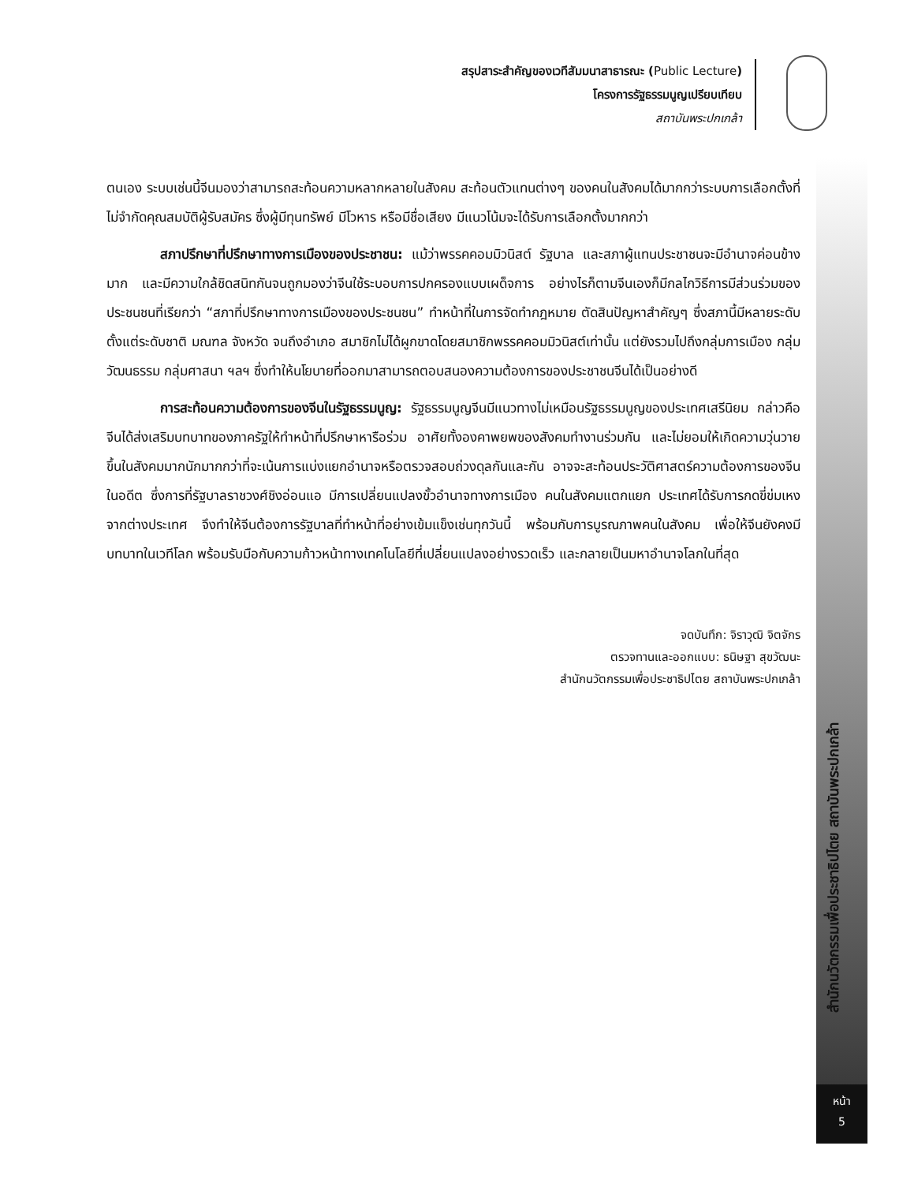สรุปสาระสำคัญของเวทีสัมมนาสาธารณะ (Public Lecture)
โครงการรัฐธรรมนูญเปรียบเทียบ
สถาบันพระปกเกล้า
ตนเอง ระบบเช่นนี้จีนมองว่าสามารถสะท้อนความหลากหลายในสังคม สะท้อนตัวแทนต่างๆ ของคนในสังคมได้มากกว่าระบบการเลือกตั้งที่ไม่จำกัดคุณสมบัติผู้รับสมัคร ซึ่งผู้มีทุนทรัพย์ มีโวหาร หรือมีชื่อเสียง มีแนวโน้มจะได้รับการเลือกตั้งมากกว่า
สภาปรึกษาที่ปรึกษาทางการเมืองของประชาชน: แม้ว่าพรรคคอมมิวนิสต์ รัฐบาล และสภาผู้แทนประชาชนจะมีอำนาจค่อนข้างมาก และมีความใกล้ชิดสนิทกันจนถูกมองว่าจีนใช้ระบอบการปกครองแบบเผด็จการ อย่างไรก็ตามจีนเองก็มีกลไกวิธีการมีส่วนร่วมของประชนชนที่เรียกว่า “สภาที่ปรึกษาทางการเมืองของประชนชน” ทำหน้าที่ในการจัดทำกฎหมาย ตัดสินปัญหาสำคัญๆ ซึ่งสภานี้มีหลายระดับ ตั้งแต่ระดับชาติ มณฑล จังหวัด จนถึงอำเภอ สมาชิกไม่ได้ผูกขาดโดยสมาชิกพรรคคอมมิวนิสต์เท่านั้น แต่ยังรวมไปถึงกลุ่มการเมือง กลุ่มวัฒนธรรม กลุ่มศาสนา ฯลฯ ซึ่งทำให้นโยบายที่ออกมาสามารถตอบสนองความต้องการของประชาชนจีนได้เป็นอย่างดี
การสะท้อนความต้องการของจีนในรัฐธรรมนูญ: รัฐธรรมนูญจีนมีแนวทางไม่เหมือนรัฐธรรมนูญของประเทศเสรีนิยม กล่าวคือจีนได้ส่งเสริมบทบาทของภาครัฐให้ทำหน้าที่ปรึกษาหารือร่วม อาศัยทั้งองคาพยพของสังคมทำงานร่วมกัน และไม่ยอมให้เกิดความวุ่นวายขึ้นในสังคมมากนักมากกว่าที่จะเน้นการแบ่งแยกอำนาจหรือตรวจสอบถ่วงดุลกันและกัน อาจจะสะท้อนประวัติศาสตร์ความต้องการของจีนในอดีต ซึ่งการที่รัฐบาลราชวงศ์ชิงอ่อนแอ มีการเปลี่ยนแปลงขั้วอำนาจทางการเมือง คนในสังคมแตกแยก ประเทศได้รับการกดขี่ข่มเหงจากต่างประเทศ จึงทำให้จีนต้องการรัฐบาลที่ทำหน้าที่อย่างเข้มแข็งเช่นทุกวันนี้ พร้อมกับการบูรณภาพคนในสังคม เพื่อให้จีนยังคงมีบทบาทในเวทีโลก พร้อมรับมือกับความก้าวหน้าทางเทคโนโลยีที่เปลี่ยนแปลงอย่างรวดเร็ว และกลายเป็นมหาอำนาจโลกในที่สุด
จดบันทึก: จิราวุฒิ จิตจักร
ตรวจทานและออกแบบ: ธนิษฐา สุขวัฒนะ
สำนักนวัตกรรมเพื่อประชาธิปไตย สถาบันพระปกเกล้า
สำนักนวัตกรรมเพื่อประชาธิปไตย สถาบันพระปกเกล้า
หน้า
5